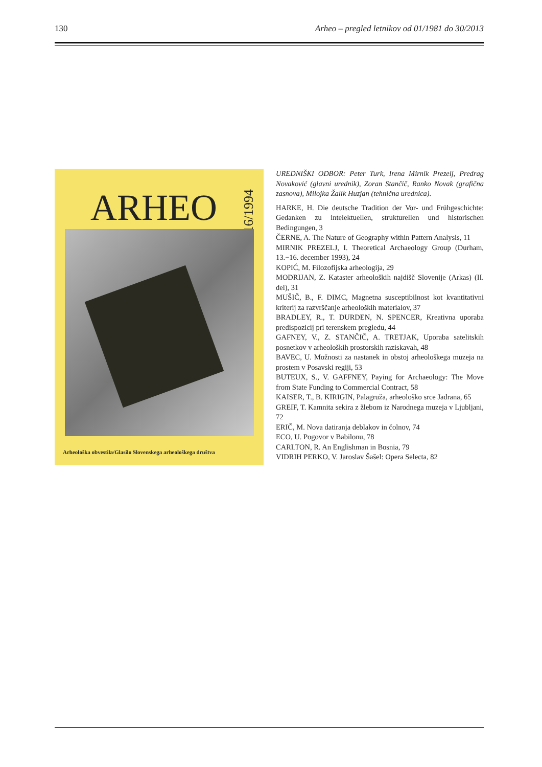130 Arheo – pregled letnikov od 01/1981 do 30/2013
ARHEO
16/1994
Arheološka obvestila/Glasilo Slovenskega arheološkega društva
UREDNIŠKI ODBOR: Peter Turk, Irena Mirnik Prezelj, Predrag Novaković (glavni urednik), Zoran Stančič, Ranko Novak (grafična zasnova), Milojka Žalik Huzjan (tehnična urednica).
HARKE, H. Die deutsche Tradition der Vor- und Frühgeschichte: Gedanken zu intelektuellen, strukturellen und historischen Bedingungen, 3
ČERNE, A. The Nature of Geography within Pattern Analysis, 11
MIRNIK PREZELJ, I. Theoretical Archaeology Group (Durham, 13.−16. december 1993), 24
KOPIĆ, M. Filozofijska arheologija, 29
MODRIJAN, Z. Kataster arheoloških najdišč Slovenije (Arkas) (II. del), 31
MUŠIČ, B., F. DIMC, Magnetna susceptibilnost kot kvantitativni kriterij za razvrščanje arheoloških materialov, 37
BRADLEY, R., T. DURDEN, N. SPENCER, Kreativna uporaba predispozicij pri terenskem pregledu, 44
GAFNEY, V., Z. STANČIČ, A. TRETJAK, Uporaba satelitskih posnetkov v arheoloških prostorskih raziskavah, 48
BAVEC, U. Možnosti za nastanek in obstoj arheološkega muzeja na prostem v Posavski regiji, 53
BUTEUX, S., V. GAFFNEY, Paying for Archaeology: The Move from State Funding to Commercial Contract, 58
KAISER, T., B. KIRIGIN, Palagruža, arheološko srce Jadrana, 65
GREIF, T. Kamnita sekira z žlebom iz Narodnega muzeja v Ljubljani, 72
ERIČ, M. Nova datiranja deblakov in čolnov, 74
ECO, U. Pogovor v Babilonu, 78
CARLTON, R. An Englishman in Bosnia, 79
VIDRIH PERKO, V. Jaroslav Šašel: Opera Selecta, 82